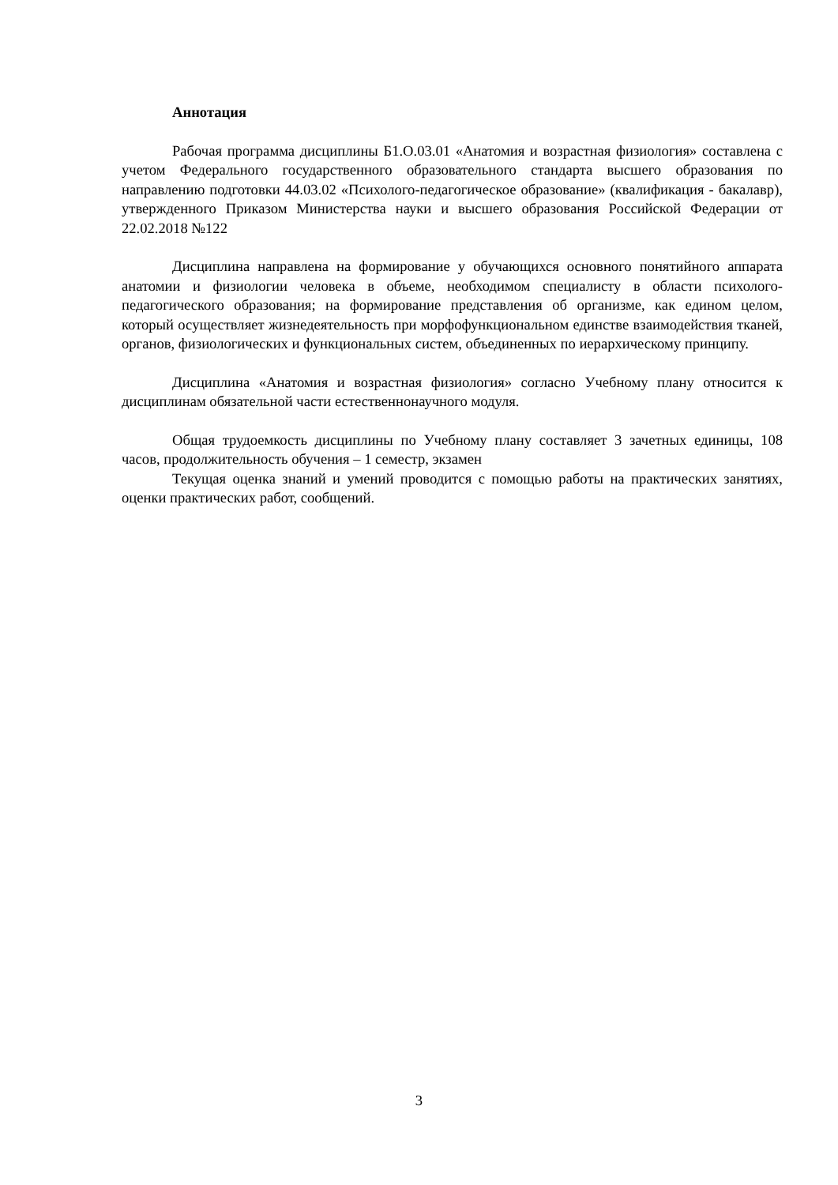Аннотация
Рабочая программа дисциплины Б1.О.03.01 «Анатомия и возрастная физиология» составлена с учетом Федерального государственного образовательного стандарта высшего образования по направлению подготовки 44.03.02 «Психолого-педагогическое образование» (квалификация - бакалавр), утвержденного Приказом Министерства науки и высшего образования Российской Федерации от 22.02.2018 №122
Дисциплина направлена на формирование у обучающихся основного понятийного аппарата анатомии и физиологии человека в объеме, необходимом специалисту в области психолого-педагогического образования; на формирование представления об организме, как едином целом, который осуществляет жизнедеятельность при морфофункциональном единстве взаимодействия тканей, органов, физиологических и функциональных систем, объединенных по иерархическому принципу.
Дисциплина «Анатомия и возрастная физиология» согласно Учебному плану относится к дисциплинам обязательной части естественнонаучного модуля.
Общая трудоемкость дисциплины по Учебному плану составляет 3 зачетных единицы, 108 часов, продолжительность обучения – 1 семестр, экзамен
Текущая оценка знаний и умений проводится с помощью работы на практических занятиях, оценки практических работ, сообщений.
3